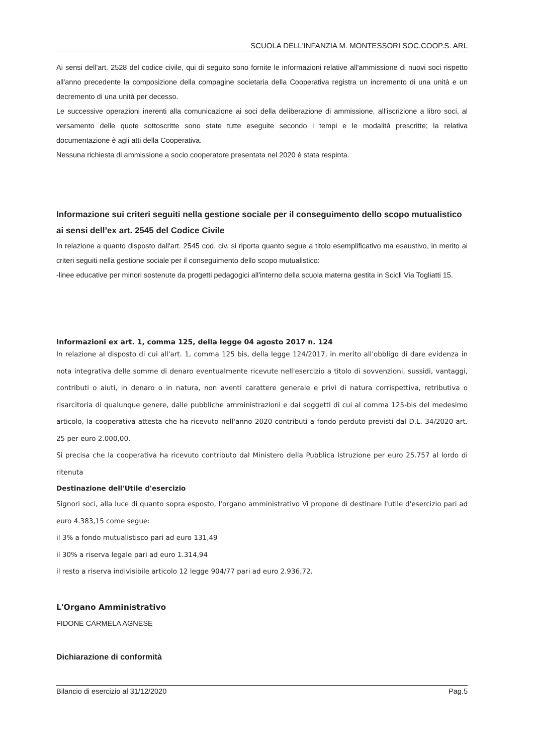SCUOLA DELL'INFANZIA M. MONTESSORI SOC.COOP.S. ARL
Ai sensi dell'art. 2528 del codice civile, qui di seguito sono fornite le informazioni relative all'ammissione di nuovi soci rispetto all'anno precedente la composizione della compagine societaria della Cooperativa registra un incremento di una unità e un decremento di una unità per decesso.
Le successive operazioni inerenti alla comunicazione ai soci della deliberazione di ammissione, all'iscrizione a libro soci, al versamento delle quote sottoscritte sono state tutte eseguite secondo i tempi e le modalità prescritte; la relativa documentazione è agli atti della Cooperativa.
Nessuna richiesta di ammissione a socio cooperatore presentata nel 2020 è stata respinta.
Informazione sui criteri seguiti nella gestione sociale per il conseguimento dello scopo mutualistico ai sensi dell’ex art. 2545 del Codice Civile
In relazione a quanto disposto dall'art. 2545 cod. civ. si riporta quanto segue a titolo esemplificativo ma esaustivo, in merito ai criteri seguiti nella gestione sociale per il conseguimento dello scopo mutualistico:
-linee educative per minori sostenute da progetti pedagogici all'interno della scuola materna gestita in Scicli Via Togliatti 15.
Informazioni ex art. 1, comma 125, della legge 04 agosto 2017 n. 124
In relazione al disposto di cui all'art. 1, comma 125 bis, della legge 124/2017, in merito all'obbligo di dare evidenza in nota integrativa delle somme di denaro eventualmente ricevute nell'esercizio a titolo di sovvenzioni, sussidi, vantaggi, contributi o aiuti, in denaro o in natura, non aventi carattere generale e privi di natura corrispettiva, retributiva o risarcitoria di qualunque genere, dalle pubbliche amministrazioni e dai soggetti di cui al comma 125-bis del medesimo articolo, la cooperativa attesta che ha ricevuto nell'anno 2020 contributi a fondo perduto previsti dal D.L. 34/2020 art. 25 per euro 2.000,00.
Si precisa che la cooperativa ha ricevuto contributo dal Ministero della Pubblica Istruzione per euro 25.757 al lordo di ritenuta
Destinazione dell'Utile d'esercizio
Signori soci, alla luce di quanto sopra esposto, l'organo amministrativo Vi propone di destinare l'utile d'esercizio pari ad euro 4.383,15 come segue:
il 3% a fondo mutualistisco pari ad euro 131,49
il 30% a riserva legale pari ad euro 1.314,94
il resto a riserva indivisibile articolo 12 legge 904/77 pari ad euro 2.936,72.
L'Organo Amministrativo
FIDONE CARMELA AGNESE
Dichiarazione di conformità
Bilancio di esercizio al 31/12/2020 Pag.5